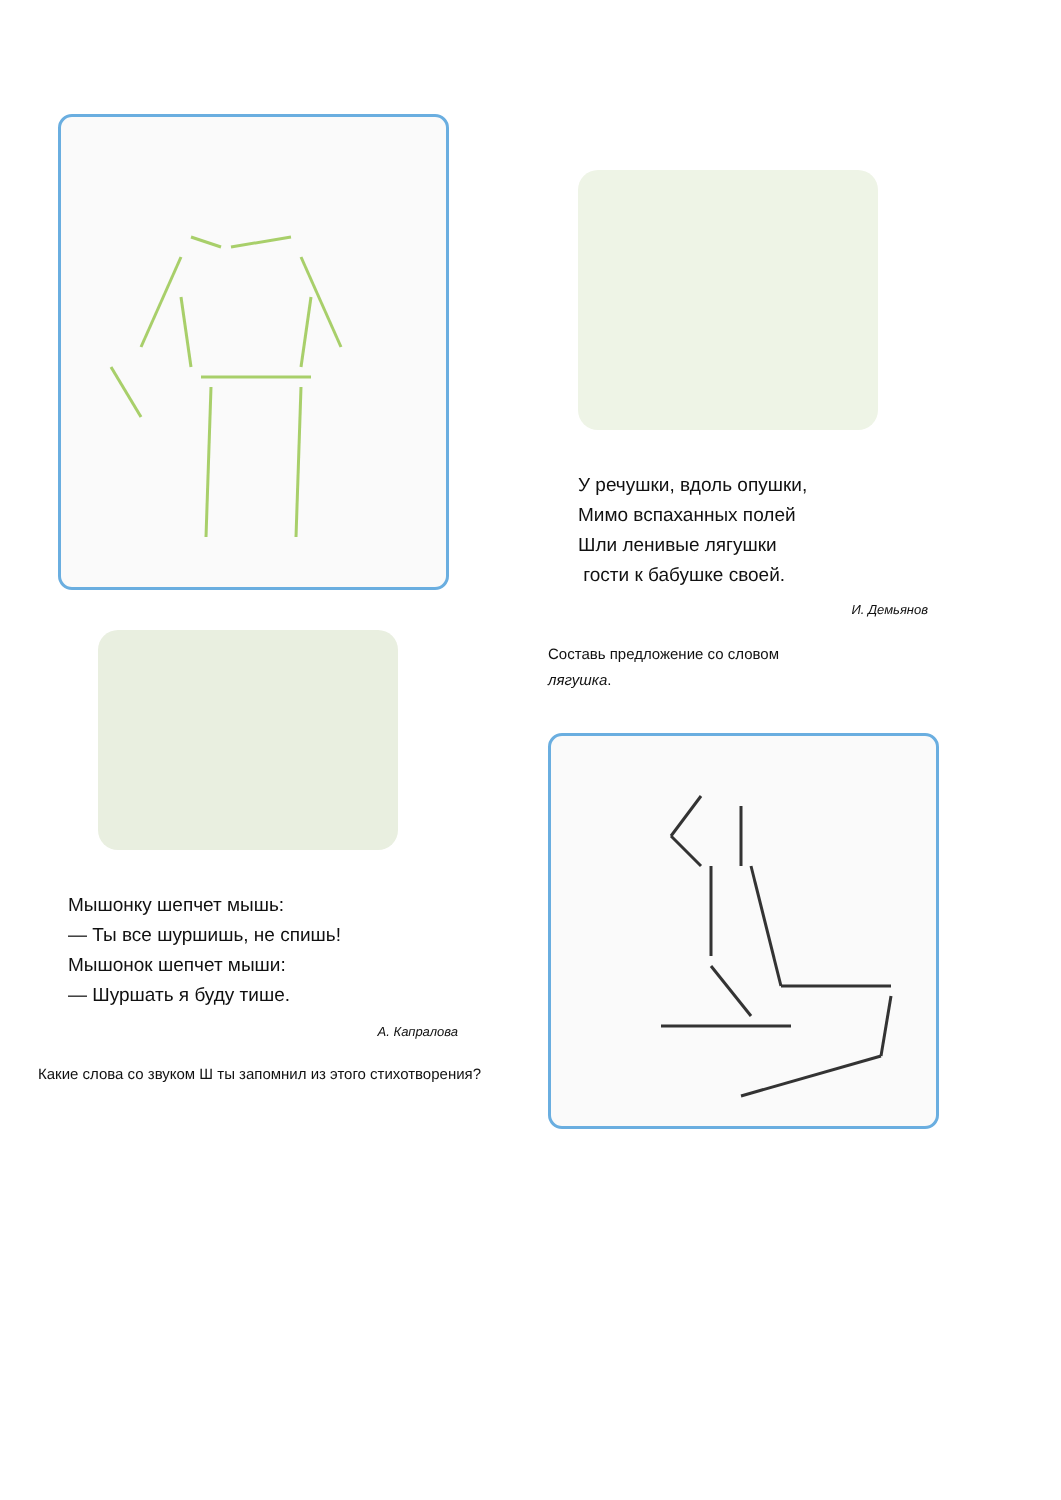Мышонку шепчет мышь:
— Ты все шуршишь, не спишь!
Мышонок шепчет мыши:
— Шуршать я буду тише.
А. Капралова
Какие слова со звуком Ш ты запомнил из этого стихотворения?
У речушки, вдоль опушки,
Мимо вспаханных полей
Шли ленивые лягушки
гости к бабушке своей.
И. Демьянов
Составь предложение со словом
лягушка.